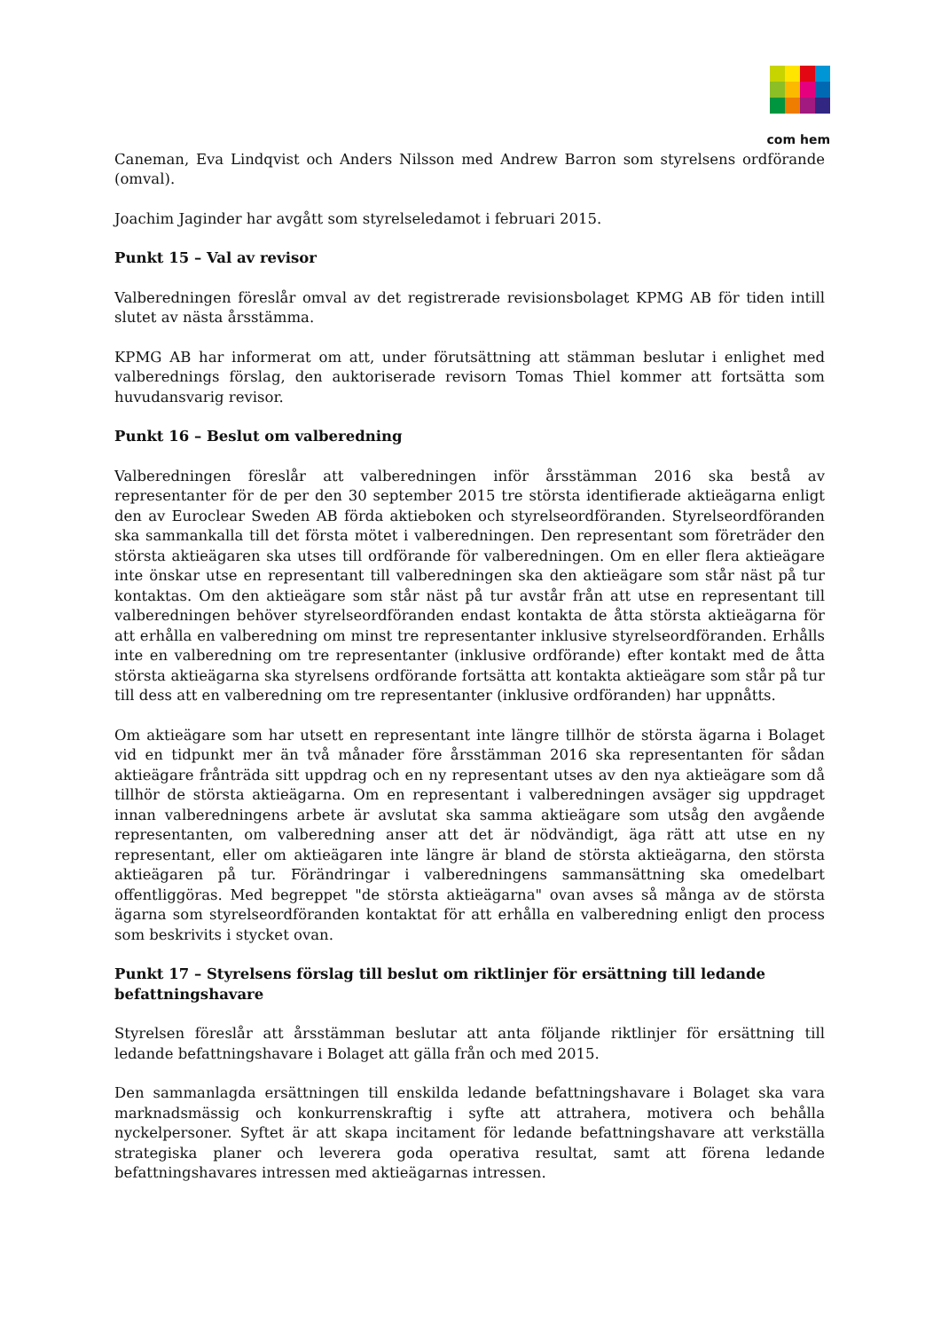com hem
Caneman, Eva Lindqvist och Anders Nilsson med Andrew Barron som styrelsens ordförande (omval).
Joachim Jaginder har avgått som styrelseledamot i februari 2015.
Punkt 15 – Val av revisor
Valberedningen föreslår omval av det registrerade revisionsbolaget KPMG AB för tiden intill slutet av nästa årsstämma.
KPMG AB har informerat om att, under förutsättning att stämman beslutar i enlighet med valberednings förslag, den auktoriserade revisorn Tomas Thiel kommer att fortsätta som huvudansvarig revisor.
Punkt 16 – Beslut om valberedning
Valberedningen föreslår att valberedningen inför årsstämman 2016 ska bestå av representanter för de per den 30 september 2015 tre största identifierade aktieägarna enligt den av Euroclear Sweden AB förda aktieboken och styrelseordföranden. Styrelseordföranden ska sammankalla till det första mötet i valberedningen. Den representant som företräder den största aktieägaren ska utses till ordförande för valberedningen. Om en eller flera aktieägare inte önskar utse en representant till valberedningen ska den aktieägare som står näst på tur kontaktas. Om den aktieägare som står näst på tur avstår från att utse en representant till valberedningen behöver styrelseordföranden endast kontakta de åtta största aktieägarna för att erhålla en valberedning om minst tre representanter inklusive styrelseordföranden. Erhålls inte en valberedning om tre representanter (inklusive ordförande) efter kontakt med de åtta största aktieägarna ska styrelsens ordförande fortsätta att kontakta aktieägare som står på tur till dess att en valberedning om tre representanter (inklusive ordföranden) har uppnåtts.
Om aktieägare som har utsett en representant inte längre tillhör de största ägarna i Bolaget vid en tidpunkt mer än två månader före årsstämman 2016 ska representanten för sådan aktieägare frånträda sitt uppdrag och en ny representant utses av den nya aktieägare som då tillhör de största aktieägarna. Om en representant i valberedningen avsäger sig uppdraget innan valberedningens arbete är avslutat ska samma aktieägare som utsåg den avgående representanten, om valberedning anser att det är nödvändigt, äga rätt att utse en ny representant, eller om aktieägaren inte längre är bland de största aktieägarna, den största aktieägaren på tur. Förändringar i valberedningens sammansättning ska omedelbart offentliggöras. Med begreppet "de största aktieägarna" ovan avses så många av de största ägarna som styrelseordföranden kontaktat för att erhålla en valberedning enligt den process som beskrivits i stycket ovan.
Punkt 17 – Styrelsens förslag till beslut om riktlinjer för ersättning till ledande befattningshavare
Styrelsen föreslår att årsstämman beslutar att anta följande riktlinjer för ersättning till ledande befattningshavare i Bolaget att gälla från och med 2015.
Den sammanlagda ersättningen till enskilda ledande befattningshavare i Bolaget ska vara marknadsmässig och konkurrenskraftig i syfte att attrahera, motivera och behålla nyckelpersoner. Syftet är att skapa incitament för ledande befattningshavare att verkställa strategiska planer och leverera goda operativa resultat, samt att förena ledande befattningshavares intressen med aktieägarnas intressen.